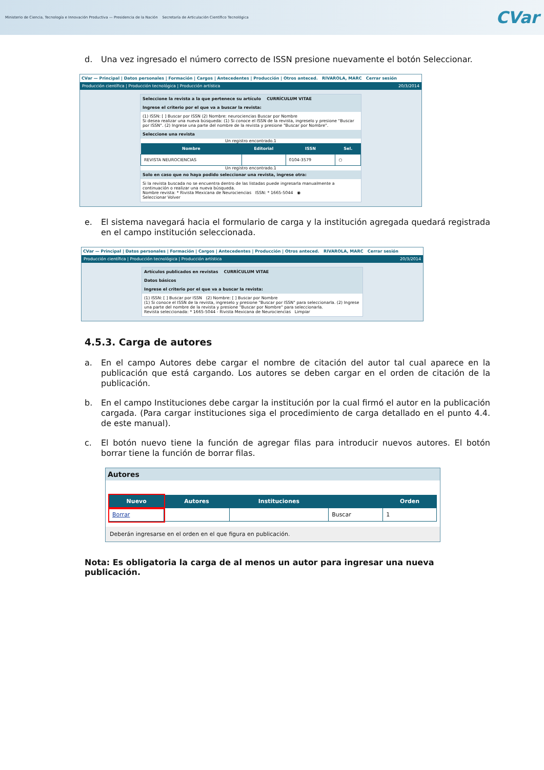Ministerio de Ciencia, Tecnología e Innovación Productiva — Presidencia de la Nación Secretaría de Articulación Científico Tecnológica
CVar
d. Una vez ingresado el número correcto de ISSN presione nuevamente el botón Seleccionar.
CVar — Principal | Datos personales | Formación | Cargos | Antecedentes | Producción | Otros anteced. RIVAROLA, MARC Cerrar sesión
Producción científica | Producción tecnológica | Producción artística 20/3/2014
Seleccione la revista a la que pertenece su artículo CURRÍCULUM VITAE
Ingrese el criterio por el que va a buscar la revista:
(1) ISSN: [ ] Buscar por ISSN (2) Nombre: neurociencias Buscar por Nombre
Si desea realizar una nueva búsqueda: (1) Si conoce el ISSN de la revista, ingreselo y presione "Buscar por ISSN". (2) Ingrese una parte del nombre de la revista y presione "Buscar por Nombre".
Seleccione una revista
Un registro encontrado.1
| Nombre | Editorial | ISSN | Sel. |
| --- | --- | --- | --- |
| REVISTA NEUROCIENCIAS | | 0104-3579 | ○ |
Un registro encontrado.1
Solo en caso que no haya podido seleccionar una revista, ingrese otra:
Si la revista buscada no se encuentra dentro de las listadas puede ingresarla manualmente a continuación o realizar una nueva búsqueda.
Nombre revista: * Rivista Mexicana de Neurociencias ISSN: * 1665-5044 ◉
Seleccionar Volver
e. El sistema navegará hacia el formulario de carga y la institución agregada quedará registrada en el campo institución seleccionada.
CVar — Principal | Datos personales | Formación | Cargos | Antecedentes | Producción | Otros anteced. RIVAROLA, MARC Cerrar sesión
Producción científica | Producción tecnológica | Producción artística 20/3/2014
Artículos publicados en revistas CURRÍCULUM VITAE
Datos básicos
Ingrese el criterio por el que va a buscar la revista:
(1) ISSN: [ ] Buscar por ISSN (2) Nombre: [ ] Buscar por Nombre
(1) Si conoce el ISSN de la revista, ingreselo y presione "Buscar por ISSN" para seleccionarla. (2) Ingrese una parte del nombre de la revista y presione "Buscar por Nombre" para seleccionarla.
Revista seleccionada: * 1665-5044 - Rivista Mexicana de Neurociencias Limpiar
4.5.3. Carga de autores
a. En el campo Autores debe cargar el nombre de citación del autor tal cual aparece en la publicación que está cargando. Los autores se deben cargar en el orden de citación de la publicación.
b. En el campo Instituciones debe cargar la institución por la cual firmó el autor en la publicación cargada. (Para cargar instituciones siga el procedimiento de carga detallado en el punto 4.4. de este manual).
c. El botón nuevo tiene la función de agregar filas para introducir nuevos autores. El botón borrar tiene la función de borrar filas.
Autores
| Nuevo | Autores | Instituciones | | Orden |
| --- | --- | --- | --- | --- |
| Borrar | | | Buscar | 1 |
Deberán ingresarse en el orden en el que figura en publicación.
Nota: Es obligatoria la carga de al menos un autor para ingresar una nueva publicación.